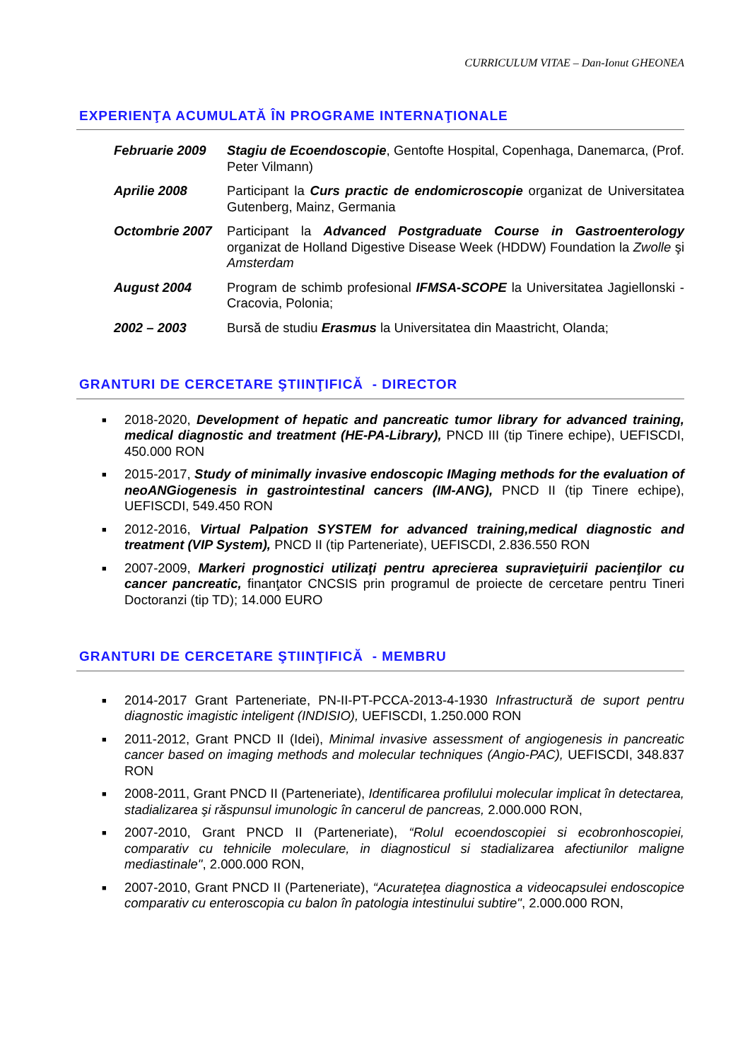CURRICULUM VITAE – Dan-Ionut GHEONEA
EXPERIENŢA ACUMULATĂ ÎN PROGRAME INTERNAŢIONALE
Februarie 2009 Stagiu de Ecoendoscopie, Gentofte Hospital, Copenhaga, Danemarca, (Prof. Peter Vilmann)
Aprilie 2008 Participant la Curs practic de endomicroscopie organizat de Universitatea Gutenberg, Mainz, Germania
Octombrie 2007 Participant la Advanced Postgraduate Course in Gastroenterology organizat de Holland Digestive Disease Week (HDDW) Foundation la Zwolle şi Amsterdam
August 2004 Program de schimb profesional IFMSA-SCOPE la Universitatea Jagiellonski - Cracovia, Polonia;
2002 – 2003 Bursă de studiu Erasmus la Universitatea din Maastricht, Olanda;
GRANTURI DE CERCETARE ŞTIINŢIFICĂ - DIRECTOR
■ 2018-2020, Development of hepatic and pancreatic tumor library for advanced training, medical diagnostic and treatment (HE-PA-Library), PNCD III (tip Tinere echipe), UEFISCDI, 450.000 RON
■ 2015-2017, Study of minimally invasive endoscopic IMaging methods for the evaluation of neoANGiogenesis in gastrointestinal cancers (IM-ANG), PNCD II (tip Tinere echipe), UEFISCDI, 549.450 RON
■ 2012-2016, Virtual Palpation SYSTEM for advanced training,medical diagnostic and treatment (VIP System), PNCD II (tip Parteneriate), UEFISCDI, 2.836.550 RON
■ 2007-2009, Markeri prognostici utilizaţi pentru aprecierea supravieţuirii pacienţilor cu cancer pancreatic, finanţator CNCSIS prin programul de proiecte de cercetare pentru Tineri Doctoranzi (tip TD); 14.000 EURO
GRANTURI DE CERCETARE ŞTIINŢIFICĂ - MEMBRU
■ 2014-2017 Grant Parteneriate, PN-II-PT-PCCA-2013-4-1930 Infrastructură de suport pentru diagnostic imagistic inteligent (INDISIO), UEFISCDI, 1.250.000 RON
■ 2011-2012, Grant PNCD II (Idei), Minimal invasive assessment of angiogenesis in pancreatic cancer based on imaging methods and molecular techniques (Angio-PAC), UEFISCDI, 348.837 RON
■ 2008-2011, Grant PNCD II (Parteneriate), Identificarea profilului molecular implicat în detectarea, stadializarea şi răspunsul imunologic în cancerul de pancreas, 2.000.000 RON,
■ 2007-2010, Grant PNCD II (Parteneriate), “Rolul ecoendoscopiei si ecobronhoscopiei, comparativ cu tehnicile moleculare, in diagnosticul si stadializarea afectiunilor maligne mediastinale", 2.000.000 RON,
■ 2007-2010, Grant PNCD II (Parteneriate), “Acurateţea diagnostica a videocapsulei endoscopice comparativ cu enteroscopia cu balon în patologia intestinului subtire", 2.000.000 RON,